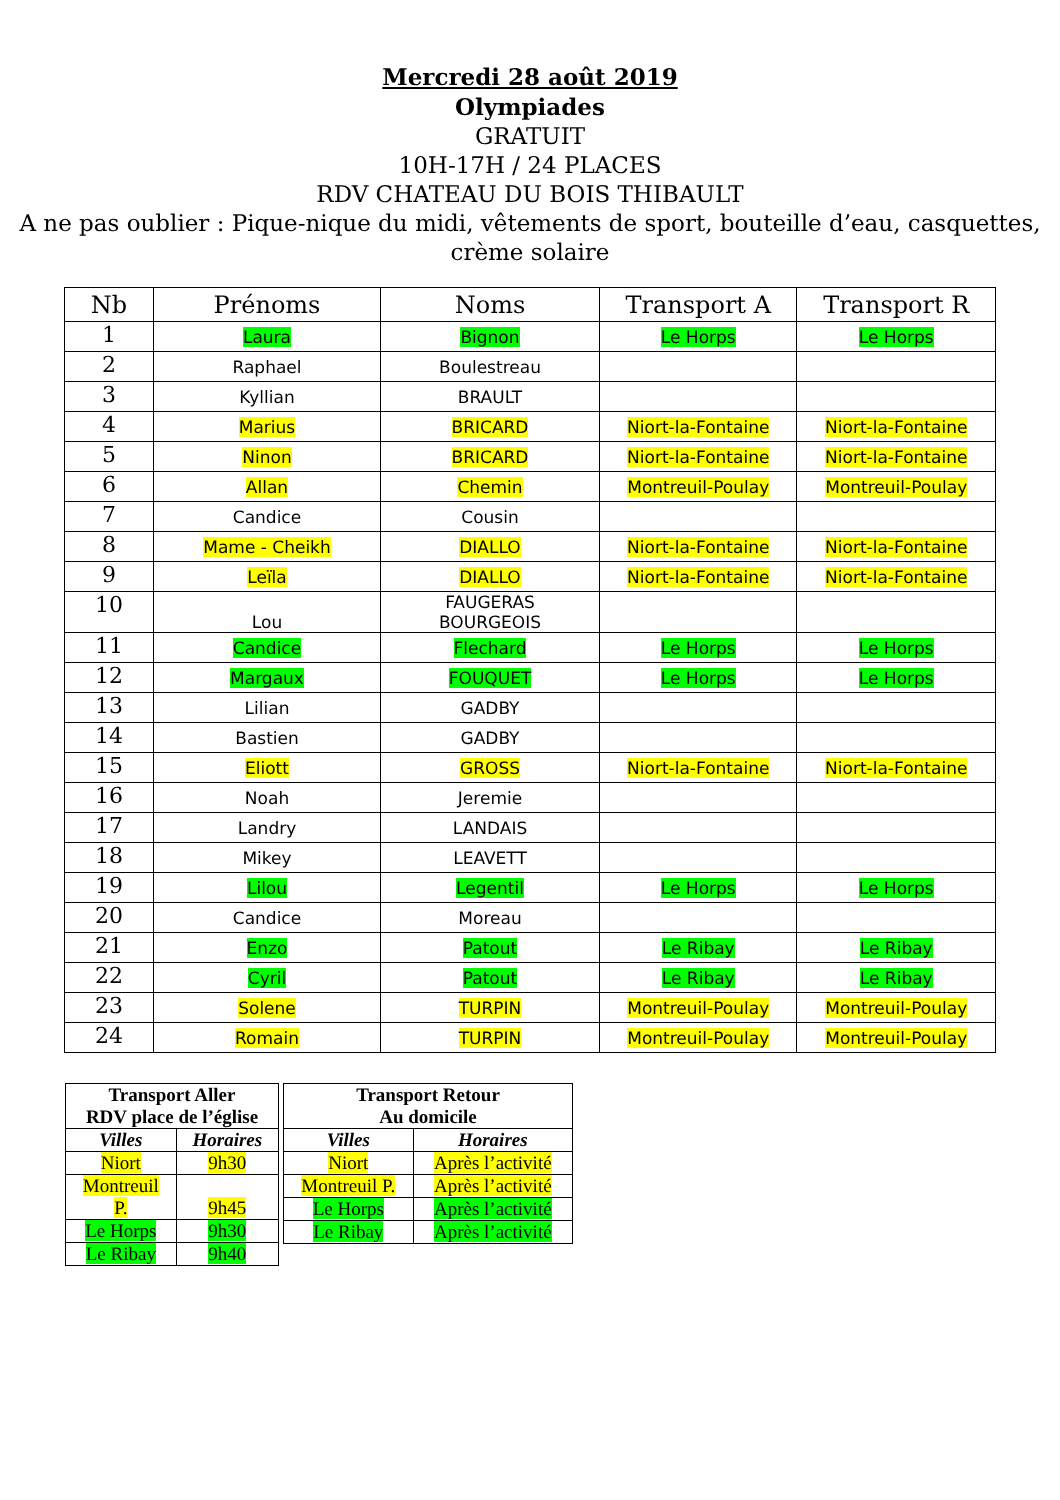Mercredi 28 août 2019
Olympiades
GRATUIT
10H-17H / 24 PLACES
RDV CHATEAU DU BOIS THIBAULT
A ne pas oublier : Pique-nique du midi, vêtements de sport, bouteille d’eau, casquettes,
crème solaire
| Nb | Prénoms | Noms | Transport A | Transport R |
| --- | --- | --- | --- | --- |
| 1 | Laura | Bignon | Le Horps | Le Horps |
| 2 | Raphael | Boulestreau | | |
| 3 | Kyllian | BRAULT | | |
| 4 | Marius | BRICARD | Niort-la-Fontaine | Niort-la-Fontaine |
| 5 | Ninon | BRICARD | Niort-la-Fontaine | Niort-la-Fontaine |
| 6 | Allan | Chemin | Montreuil-Poulay | Montreuil-Poulay |
| 7 | Candice | Cousin | | |
| 8 | Mame - Cheikh | DIALLO | Niort-la-Fontaine | Niort-la-Fontaine |
| 9 | Leïla | DIALLO | Niort-la-Fontaine | Niort-la-Fontaine |
| 10 | Lou | FAUGERAS BOURGEOIS | | |
| 11 | Candice | Flechard | Le Horps | Le Horps |
| 12 | Margaux | FOUQUET | Le Horps | Le Horps |
| 13 | Lilian | GADBY | | |
| 14 | Bastien | GADBY | | |
| 15 | Eliott | GROSS | Niort-la-Fontaine | Niort-la-Fontaine |
| 16 | Noah | Jeremie | | |
| 17 | Landry | LANDAIS | | |
| 18 | Mikey | LEAVETT | | |
| 19 | Lilou | Legentil | Le Horps | Le Horps |
| 20 | Candice | Moreau | | |
| 21 | Enzo | Patout | Le Ribay | Le Ribay |
| 22 | Cyril | Patout | Le Ribay | Le Ribay |
| 23 | Solene | TURPIN | Montreuil-Poulay | Montreuil-Poulay |
| 24 | Romain | TURPIN | Montreuil-Poulay | Montreuil-Poulay |
| Transport Aller RDV place de l’église | |
| --- | --- |
| Villes | Horaires |
| Niort | 9h30 |
| Montreuil P. | 9h45 |
| Le Horps | 9h30 |
| Le Ribay | 9h40 |
| Transport Retour Au domicile | |
| --- | --- |
| Villes | Horaires |
| Niort | Après l’activité |
| Montreuil P. | Après l’activité |
| Le Horps | Après l’activité |
| Le Ribay | Après l’activité |